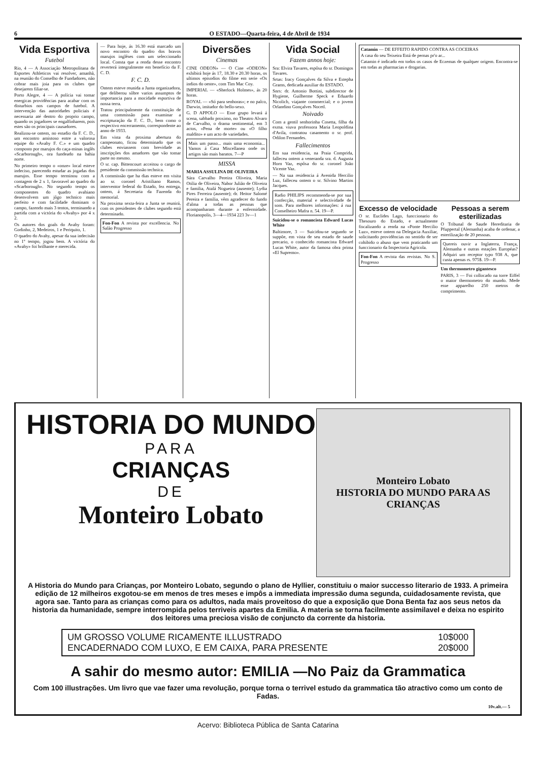6 O ESTADO—Quarta-feira, 4 de Abril de 1934
Vida Esportiva
Futebol
Rio, 4 — A Associação Metropolitana de Esportes Athleticos vai resolver, amanhã, na reunião do Conselho de Fundadores, não cobrar mais joia para os clubes que desejarem filiar-se.
Porto Alegre, 4 — A polícia vai tomar energicas providências para acabar com os disturbios nos campos de futebol. A intervenção das autoridades policiais é necessaria até dentro do proprio campo, quando os jogadores se engalfinharem, pois estes são os principais causadores.
Realizou-se ontem, no estadio da F. C. D., um encontro amistoso entre a valorosa equipe do «Avahy F. C.» e um quadro composto por marujos do caça-minas inglês «Scarborough», ora fundeado na bahia norte.
No primeiro tempo o «onze» local esteve indeciso, parecendo estudar as jogadas dos marujos. Esse tempo terminou com a contagem de 2 x 1, favoravel ao quadro do «Scarborough». No segundo tempo os componentes do quadro avahiano desenvolvem um jôgo technico mais perfeito e com facilidade dominam o campo, fazendo mais 3 tentos, terminando a partida com a victória do «Avahy» por 4 x 2.
Os autores dos goals do Avahy foram: Godinho, 2, Medeiros, 1 e Periquito, 1.
O quadro do Avahy, apesar da sua indecisão no 1º tempo, jogou bem. A victória do «Avahy» foi brilhante e merecida.
— Para hoje, ás 16.30 está marcado um novo encontro do quadro dos bravos marujos inglêses com um seleccionado local. Consta que a renda desse encontro reverterá integralmente em benefício da F. C. D.
F. C. D.
Ontem esteve reunida a Junta organizadora, que deliberou sôbre varios assumptos de importancia para a mocidade esportiva de nossa terra.
Tratou principalmente da constituição de uma commissão para examinar a escripturação da F. C. D., bem como o respectivo encerramento, correspondente ao anno de 1933.
Em vista da proxima abertura do campeonato, ficou determinado que os clubes enviassem com brevidade as inscripções dos amadores que vão tomar parte no mesmo.
O sr. cap. Bittencourt acceitou o cargo de presidente da commissão technica.
A commissão que ha dias esteve em visita ao sr. coronel Aristiliano Ramos, interventor federal do Estado, fez entrega, ontem, á Secretaria da Fazenda do memorial.
Na proxima sexta-feira a Junta se reunirá, com os presidentes de clubes segundo está determinado.
Fon-Fon A revista por excellencia. No Salão Progresso
Diversões
Cinemas
CINE ODEON» — O Cine «ODEON» exhibirá hoje ás 17, 18.30 e 20.30 horas, os ultimos episodios do filme em serie «Os indios do oeste», com Tim Mac Coy.
IMPERIAL — «Sherlock Holmes», ás 20 horas.
ROYAL — «Só para senhoras»; e no palco, Darwin, imitador do bello-sexo.
G. D APPOLO — Esse grupo levará á scena, sabbado proximo, no Theatro Alvaro de Carvalho, o drama sentimental, em 3 actos, «Pena de morte» ou «O filho maldito» e um acto de variedades.
Mais um passo... mais uma economia... Vamos á Casa Miscellanea onde os artigos são mais baratos. 7—P
MISSA
MARIA ASSULINA DE OLIVEIRA
Sára Carvalho Pereira Oliveira, Maria Otilia de Oliveira, Nabor Julião de Oliveira e familia, Atalá Nogueira (ausente); Lydia Pires Ferreira (ausente); dr. Heitor Salomé Pereira e familia, vêm agradecer do fundo d'alma a todas as pessoas que acompanharam durante a enfermidade. Florianopolis, 3—4—1934 223 3v—1
Vida Social
Fazem annos hoje:
Sra: Elvira Tavares, espôsa do sr. Domingos Tavares.
Srtas: Iracy Gonçalves da Silva e Estepha Grams, dedicada auxiliar do ESTADO.
Snrs: dr. Antonio Bottini, subdirector de Hygiene, Guilherme Speck e Eduardo Nicolich, viajante commercial; e o jovem Orlandino Gonçalves Nocetl.
Noivado
Com a gentil senhorinha Cosetta, filha da exma. viuva professora Maria Leopoldina d'Avila, contratou casamento o sr. prof. Odilon Fernandes.
Fallecimentos
Em sua residencia, na Praia Comprida, falleceu ontem a veneranda sra. d. Augusta Horn Vaz, espôsa do sr. coronel João Vicente Vaz.
— Na sua residencia á Avenida Hercilio Luz, falleceu ontem o sr. Silvino Martins Jacques.
Radio PHILIPS recommenda-se por sua confecção, material e selectividade de som. Para melhores informações: á rua Conselheiro Mafra n. 54. 19—P.
Suicidou-se o romancista Edward Lucas White
Baltimore, 3 — Suicidou-se segundo se suppõe, em vista de seu estado de saude precario, o conhecido romancista Edward Lucas White, autor da famosa obra prima «El Supremo».
Catamin — DE EFFEITO RAPIDO CONTRA AS COCEIRAS
A casa do seu Teixeira Está de pernas pr'o ar...
Catamin é indicado em todos os casos de Eczemas de qualquer origem. Encontra-se em todas as pharmacias e drogarias.
Excesso de velocidade
O sr. Euclides Lago, funccionario do Thesouro do Estado, e actualmente fiscalizando a renda na «Ponte Hercilio Luz», esteve ontem na Delegacia Auxiliar, solicitando providências no sentido de ser cohibido o abuso que vem praticando um funccionario da Inspectoria Agricola.
Fon-Fon A revista das revistas. No S. Progresso
Pessoas a serem esterilizadas
O Tribunal de Saude Hereditaria de Pfuppertal (Alemanha) acaba de ordenar, a esterilização de 20 pessoas.
Quereis ouvir a Inglaterra, França, Alemanha e outras estações Européas? Adquiri um receptor typo 938 A, que custa apenas rs. 975$. 19—P.
Um thermometro gigantesco
PARIS, 3 — Foi collocado na torre Eiffel o maior thermometro do mundo. Mede esse apparelho 250 metros de comprimento.
HISTORIA DO MUNDO
PARA
CRIANÇAS
DE
Monteiro Lobato
Monteiro Lobato
HISTORIA DO MUNDO PARA AS CRIANÇAS
A Historia do Mundo para Crianças, por Monteiro Lobato, segundo o plano de Hyllier, constituiu o maior successo literario de 1933. A primeira edição de 12 milheiros exgotou-se em menos de tres meses e impôs a immediata impressão duma segunda, cuidadosamente revista, que agora sae. Tanto para as crianças como para os adultos, nada mais proveitoso do que a exposição que Dona Benta faz aos seus netos da historia da humanidade, sempre interrompida pelos terriveis apartes da Emilia. A materia se torna facilmente assimilavel e deixa no espirito dos leitores uma preciosa visão de conjuncto da corrente da historia.
UM GROSSO VOLUME RICAMENTE ILLUSTRADO
ENCADERNADO COM LUXO, E EM CAIXA, PARA PRESENTE
10$000
20$000
A sahir do mesmo autor: EMILIA —No Paiz da Grammatica
Com 100 illustrações. Um livro que vae fazer uma revolução, porque torna o terrivel estudo da grammatica tão atractivo como um conto de Fadas.
10v.alt.— 5
Acervo: Biblioteca Pública de Santa Catarina